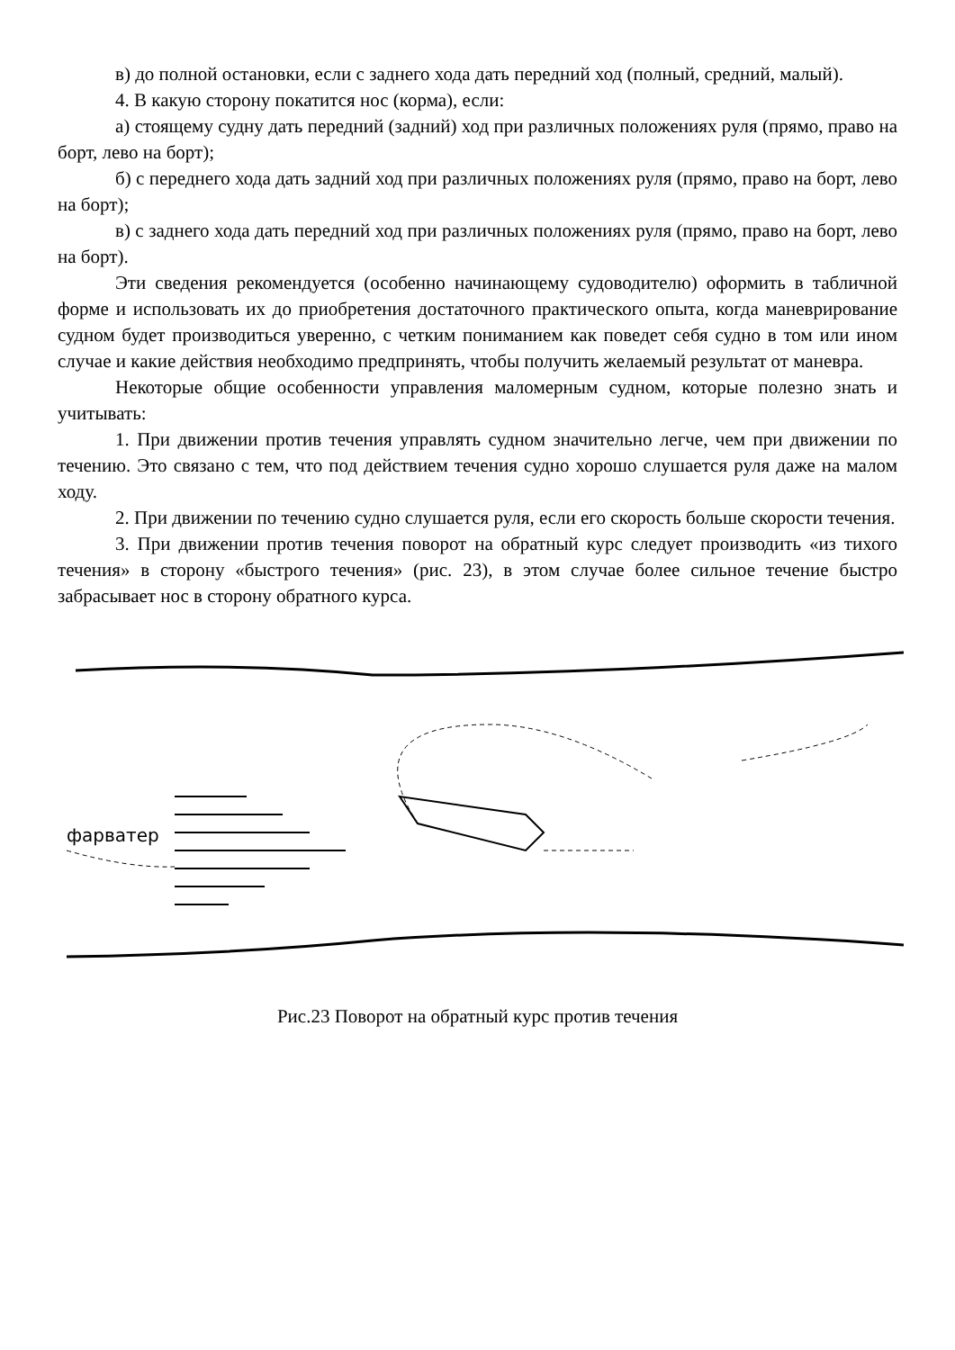в) до полной остановки, если с заднего хода дать передний ход (полный, средний, малый).
4. В какую сторону покатится нос (корма), если:
а) стоящему судну дать передний (задний) ход при различных положениях руля (прямо, право на борт, лево на борт);
б) с переднего хода дать задний ход при различных положениях руля (прямо, право на борт, лево на борт);
в) с заднего хода дать передний ход при различных положениях руля (прямо, право на борт, лево на борт).
Эти сведения рекомендуется (особенно начинающему судоводителю) оформить в табличной форме и использовать их до приобретения достаточного практического опыта, когда маневрирование судном будет производиться уверенно, с четким пониманием как поведет себя судно в том или ином случае и какие действия необходимо предпринять, чтобы получить желаемый результат от маневра.
Некоторые общие особенности управления маломерным судном, которые полезно знать и учитывать:
1. При движении против течения управлять судном значительно легче, чем при движении по течению. Это связано с тем, что под действием течения судно хорошо слушается руля даже на малом ходу.
2. При движении по течению судно слушается руля, если его скорость больше скорости течения.
3. При движении против течения поворот на обратный курс следует производить «из тихого течения» в сторону «быстрого течения» (рис. 23), в этом случае более сильное течение быстро забрасывает нос в сторону обратного курса.
фарватер
Рис.23 Поворот на обратный курс против течения